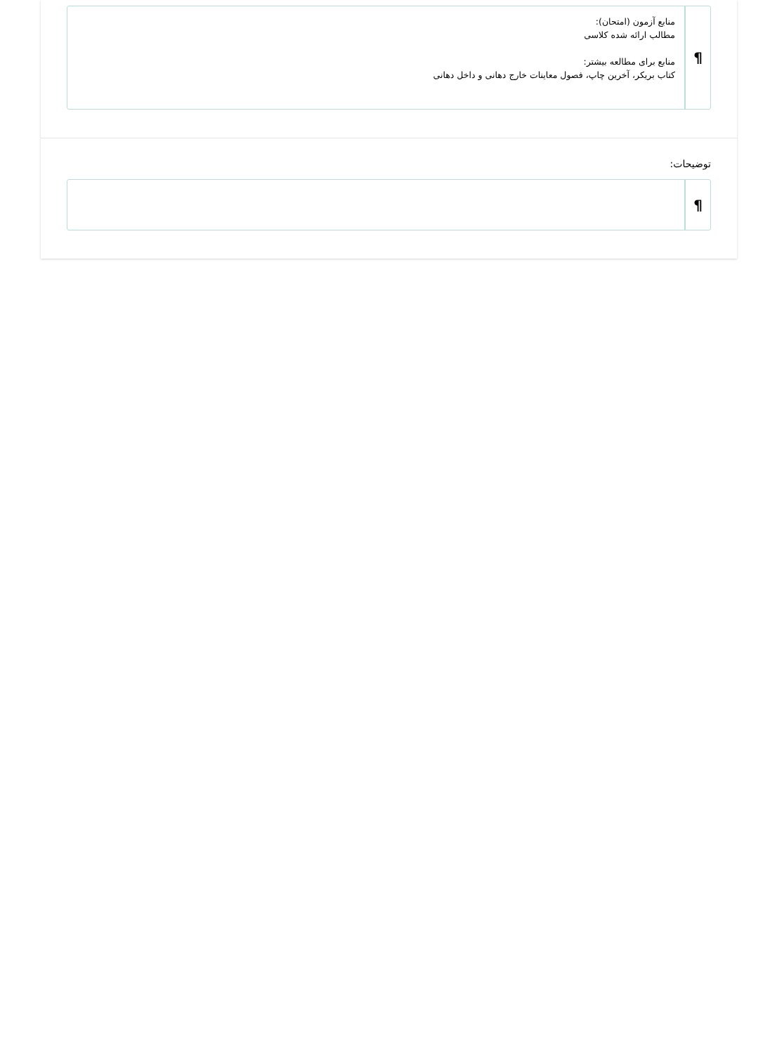¶
منابع آزمون (امتحان):
مطالب ارائه شده کلاسی
منابع برای مطالعه بیشتر:
کتاب بریکر، آخرین چاپ، فصول معاینات خارج دهانی و داخل دهانی
توضیحات:
¶